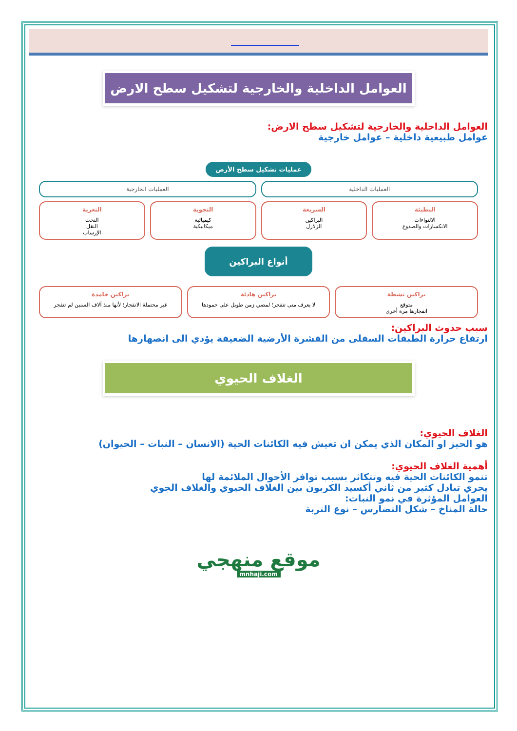العوامل الداخلية والخارجية لتشكيل سطح الارض
العوامل الداخلية والخارجية لتشكيل سطح الارض:
عوامل طبيعية داخلية – عوامل خارجية
عمليات تشكيل سطح الأرض
العمليات الداخلية العمليات الخارجية
البطيئة
الالتواءات
الانكسارات والصدوع
السريعة
البراكين
الزلازل
التجوية
كيميائية
ميكانيكية
التعرية
النحت
النقل
الإرساب
أنواع البراكين
براكين نشطة
متوقع
انفجارها مرة أخرى
براكين هادئة
لا يعرف متى تنفجر؛ لمضي زمن طويل على خمودها
براكين خامدة
غير محتملة الانفجار؛ لأنها منذ آلاف السنين لم تنفجر
سبب حدوث البراكين:
ارتفاع حرارة الطبقات السفلى من القشرة الأرضية الضعيفة يؤدي الى انصهارها
الغلاف الحيوي
الغلاف الحيوي:
هو الحيز او المكان الذي يمكن ان تعيش فيه الكائنات الحية (الانسان – النبات – الحيوان)
أهمية الغلاف الحيوي:
تنمو الكائنات الحية فيه وتتكاثر بسبب توافر الأحوال الملائمة لها
يجري تبادل كثير من ثاني أكسيد الكربون بين الغلاف الحيوي والغلاف الجوي
العوامل المؤثرة في نمو النبات:
حالة المناخ – شكل التضارس – نوع التربة
موقع منهجي
mnhaji.com